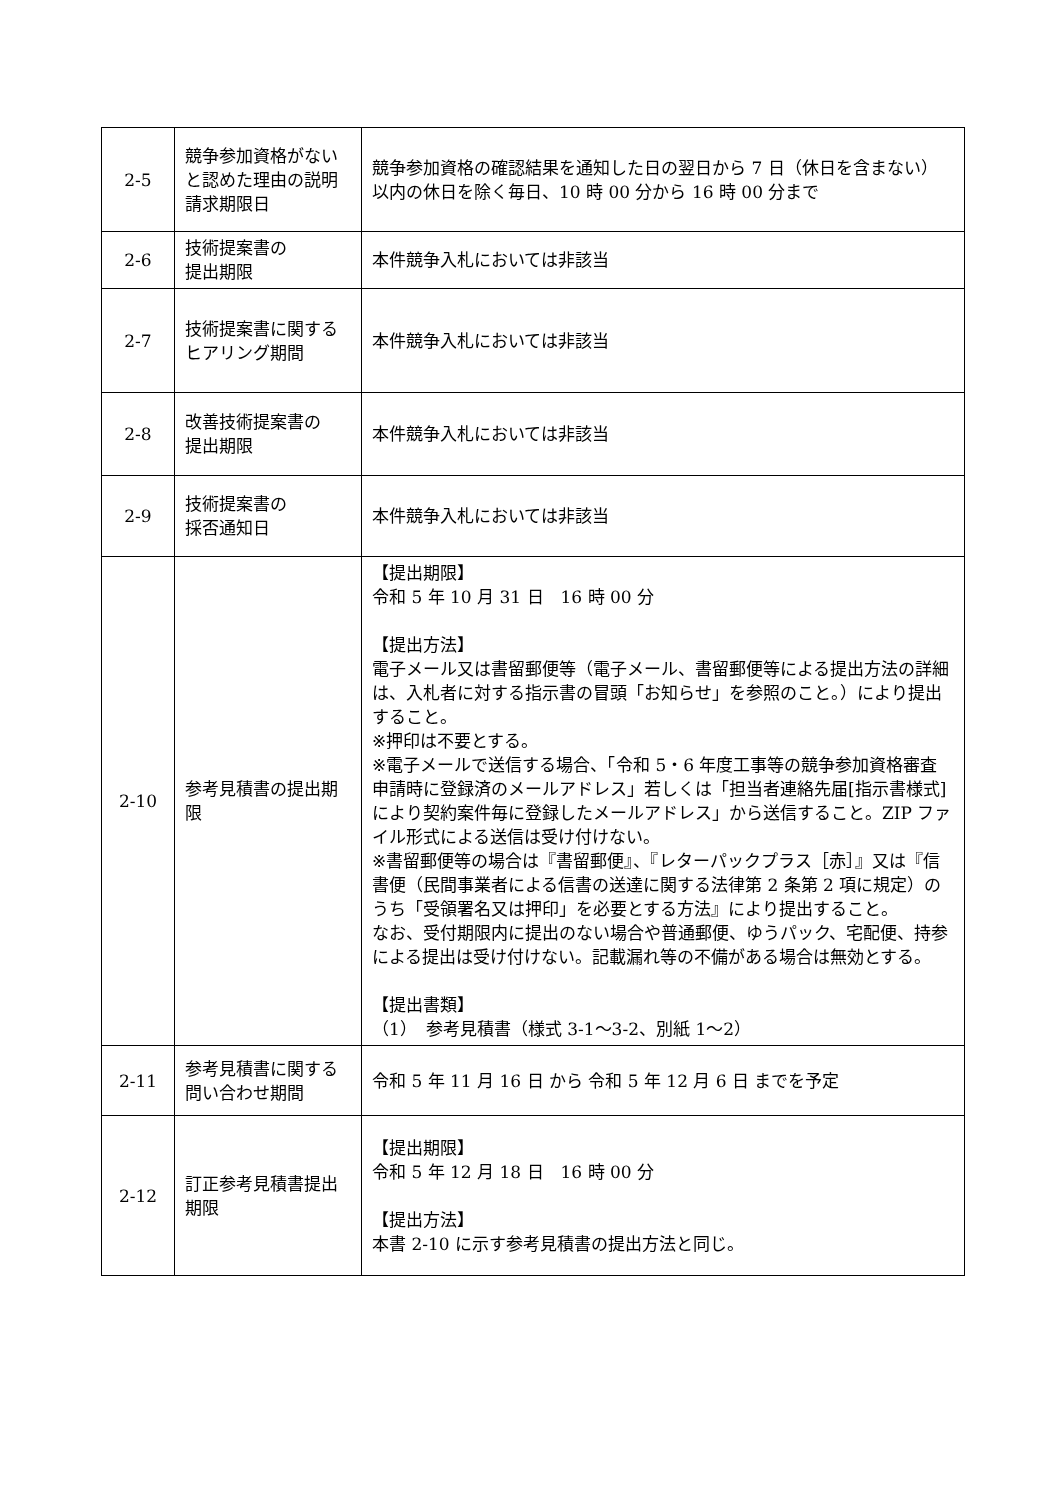| 2-5 | 競争参加資格がないと認めた理由の説明請求期限日 | 競争参加資格の確認結果を通知した日の翌日から 7 日（休日を含まない）以内の休日を除く毎日、10 時 00 分から 16 時 00 分まで |
| 2-6 | 技術提案書の 提出期限 | 本件競争入札においては非該当 |
| 2-7 | 技術提案書に関するヒアリング期間 | 本件競争入札においては非該当 |
| 2-8 | 改善技術提案書の 提出期限 | 本件競争入札においては非該当 |
| 2-9 | 技術提案書の 採否通知日 | 本件競争入札においては非該当 |
| 2-10 | 参考見積書の提出期限 | 【提出期限】 令和 5 年 10 月 31 日 16 時 00 分 【提出方法】 電子メール又は書留郵便等（電子メール、書留郵便等による提出方法の詳細は、入札者に対する指示書の冒頭「お知らせ」を参照のこと。）により提出すること。 ※押印は不要とする。 ※電子メールで送信する場合、「令和 5・6 年度工事等の競争参加資格審査申請時に登録済のメールアドレス」若しくは「担当者連絡先届[指示書様式]により契約案件毎に登録したメールアドレス」から送信すること。ZIP ファイル形式による送信は受け付けない。 ※書留郵便等の場合は『書留郵便』、『レターパックプラス［赤］』又は『信書便（民間事業者による信書の送達に関する法律第 2 条第 2 項に規定）のうち「受領署名又は押印」を必要とする方法』により提出すること。 なお、受付期限内に提出のない場合や普通郵便、ゆうパック、宅配便、持参による提出は受け付けない。記載漏れ等の不備がある場合は無効とする。 【提出書類】 （1） 参考見積書（様式 3-1～3-2、別紙 1～2） |
| 2-11 | 参考見積書に関する問い合わせ期間 | 令和 5 年 11 月 16 日 から 令和 5 年 12 月 6 日 までを予定 |
| 2-12 | 訂正参考見積書提出期限 | 【提出期限】 令和 5 年 12 月 18 日 16 時 00 分 【提出方法】 本書 2-10 に示す参考見積書の提出方法と同じ。 |